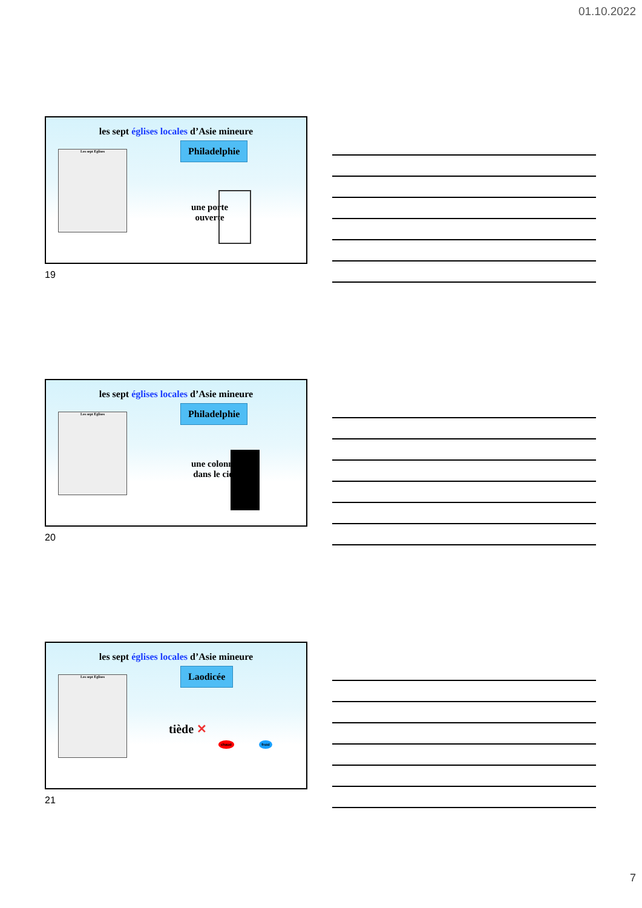01.10.2022
les sept églises locales d’Asie mineure
Les sept Eglises Philadelphie
une porte
ouverte
19
les sept églises locales d’Asie mineure
Les sept Eglises Philadelphie
une colonne
dans le ciel
20
les sept églises locales d’Asie mineure
Les sept Eglises Laodicée
tiède ✕
chaud froid
21
7